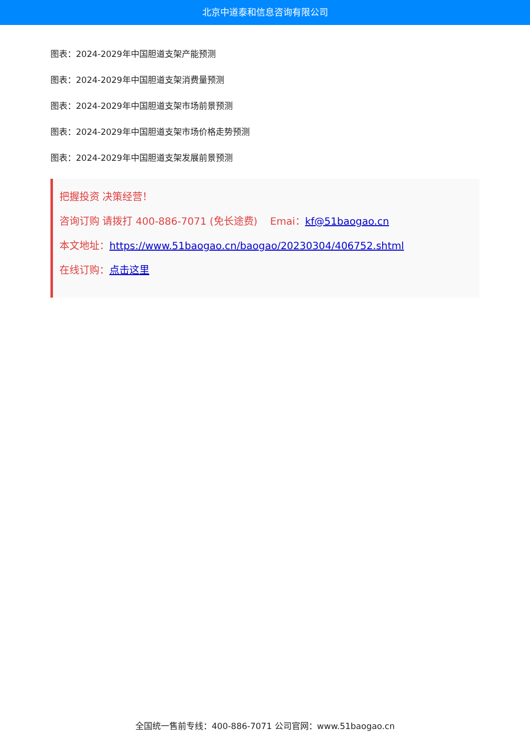北京中道泰和信息咨询有限公司
图表：2024-2029年中国胆道支架产能预测
图表：2024-2029年中国胆道支架消费量预测
图表：2024-2029年中国胆道支架市场前景预测
图表：2024-2029年中国胆道支架市场价格走势预测
图表：2024-2029年中国胆道支架发展前景预测
把握投资 决策经营！
咨询订购 请拨打 400-886-7071 (免长途费) Emai：kf@51baogao.cn
本文地址：https://www.51baogao.cn/baogao/20230304/406752.shtml
在线订购：点击这里
全国统一售前专线：400-886-7071 公司官网：www.51baogao.cn